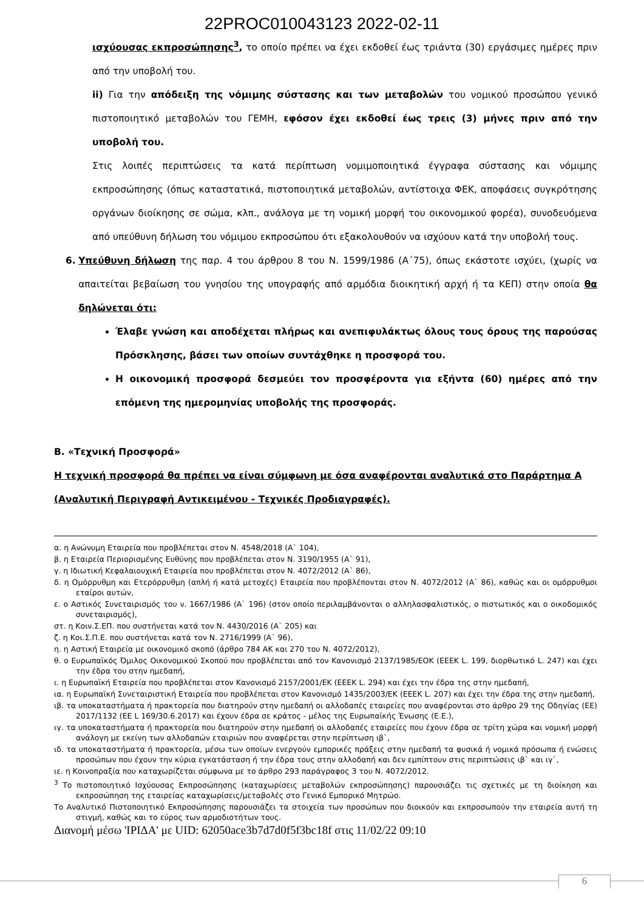22PROC010043123 2022-02-11
ισχύουσας εκπροσώπησης<sup>3</sup>, το οποίο πρέπει να έχει εκδοθεί έως τριάντα (30) εργάσιμες ημέρες πριν από την υποβολή του.
ii) Για την απόδειξη της νόμιμης σύστασης και των μεταβολών του νομικού προσώπου γενικό πιστοποιητικό μεταβολών του ΓΕΜΗ, εφόσον έχει εκδοθεί έως τρεις (3) μήνες πριν από την υποβολή του.
Στις λοιπές περιπτώσεις τα κατά περίπτωση νομιμοποιητικά έγγραφα σύστασης και νόμιμης εκπροσώπησης (όπως καταστατικά, πιστοποιητικά μεταβολών, αντίστοιχα ΦΕΚ, αποφάσεις συγκρότησης οργάνων διοίκησης σε σώμα, κλπ., ανάλογα με τη νομική μορφή του οικονομικού φορέα), συνοδευόμενα από υπεύθυνη δήλωση του νόμιμου εκπροσώπου ότι εξακολουθούν να ισχύουν κατά την υποβολή τους.
6. Υπεύθυνη δήλωση της παρ. 4 του άρθρου 8 του Ν. 1599/1986 (Α΄75), όπως εκάστοτε ισχύει, (χωρίς να απαιτείται βεβαίωση του γνησίου της υπογραφής από αρμόδια διοικητική αρχή ή τα ΚΕΠ) στην οποία θα δηλώνεται ότι:
Έλαβε γνώση και αποδέχεται πλήρως και ανεπιφυλάκτως όλους τους όρους της παρούσας Πρόσκλησης, βάσει των οποίων συντάχθηκε η προσφορά του.
Η οικονομική προσφορά δεσμεύει τον προσφέροντα για εξήντα (60) ημέρες από την επόμενη της ημερομηνίας υποβολής της προσφοράς.
Β. «Τεχνική Προσφορά»
Η τεχνική προσφορά θα πρέπει να είναι σύμφωνη με όσα αναφέρονται αναλυτικά στο Παράρτημα Α (Αναλυτική Περιγραφή Αντικειμένου - Τεχνικές Προδιαγραφές).
α. η Ανώνυμη Εταιρεία που προβλέπεται στον Ν. 4548/2018 (Α` 104),
β. η Εταιρεία Περιορισμένης Ευθύνης που προβλέπεται στον Ν. 3190/1955 (Α` 91),
γ. η Ιδιωτική Κεφαλαιουχική Εταιρεία που προβλέπεται στον Ν. 4072/2012 (Α` 86),
δ. η Ομόρρυθμη και Ετερόρρυθμη (απλή ή κατά μετοχές) Εταιρεία που προβλέπονται στον Ν. 4072/2012 (Α` 86), καθώς και οι ομόρρυθμοι εταίροι αυτών,
ε. ο Αστικός Συνεταιρισμός του ν. 1667/1986 (Α` 196) (στον οποίο περιλαμβάνονται ο αλληλασφαλιστικός, ο πιστωτικός και ο οικοδομικός συνεταιρισμός),
στ. η Κοιν.Σ.ΕΠ. που συστήνεται κατά τον Ν. 4430/2016 (Α` 205) και
ζ. η Κοι.Σ.Π.Ε. που συστήνεται κατά τον Ν. 2716/1999 (Α` 96),
η. η Αστική Εταιρεία με οικονομικό σκοπό (άρθρο 784 ΑΚ και 270 του Ν. 4072/2012),
θ. ο Ευρωπαϊκός Όμιλος Οικονομικού Σκοπού που προβλέπεται από τον Κανονισμό 2137/1985/ΕΟΚ (ΕΕΕΚ L. 199, διορθωτικό L. 247) και έχει την έδρα του στην ημεδαπή,
ι. η Ευρωπαϊκή Εταιρεία που προβλέπεται στον Κανονισμό 2157/2001/ΕΚ (ΕΕΕΚ L. 294) και έχει την έδρα της στην ημεδαπή,
ια. η Ευρωπαϊκή Συνεταιριστική Εταιρεία που προβλέπεται στον Κανονισμό 1435/2003/ΕΚ (ΕΕΕΚ L. 207) και έχει την έδρα της στην ημεδαπή,
ιβ. τα υποκαταστήματα ή πρακτορεία που διατηρούν στην ημεδαπή οι αλλοδαπές εταιρείες που αναφέρονται στο άρθρο 29 της Οδηγίας (ΕΕ) 2017/1132 (ΕΕ L 169/30.6.2017) και έχουν έδρα σε κράτος - μέλος της Ευρωπαϊκής Ένωσης (Ε.Ε.),
ιγ. τα υποκαταστήματα ή πρακτορεία που διατηρούν στην ημεδαπή οι αλλοδαπές εταιρείες που έχουν έδρα σε τρίτη χώρα και νομική μορφή ανάλογη με εκείνη των αλλοδαπών εταιριών που αναφέρεται στην περίπτωση ιβ`,
ιδ. τα υποκαταστήματα ή πρακτορεία, μέσω των οποίων ενεργούν εμπορικές πράξεις στην ημεδαπή τα φυσικά ή νομικά πρόσωπα ή ενώσεις προσώπων που έχουν την κύρια εγκατάσταση ή την έδρα τους στην αλλοδαπή και δεν εμπίπτουν στις περιπτώσεις ιβ` και ιγ`,
ιε. η Κοινοπραξία που καταχωρίζεται σύμφωνα με το άρθρο 293 παράγραφος 3 του Ν. 4072/2012.
<sup>3</sup> Το πιστοποιητικό Ισχύουσας Εκπροσώπησης (καταχωρίσεις μεταβολών εκπροσώπησης) παρουσιάζει τις σχετικές με τη διοίκηση και εκπροσώπηση της εταιρείας καταχωρίσεις/μεταβολές στο Γενικό Εμπορικό Μητρώο.
Το Αναλυτικό Πιστοποιητικό Εκπροσώπησης παρουσιάζει τα στοιχεία των προσώπων που διοικούν και εκπροσωπούν την εταιρεία αυτή τη στιγμή, καθώς και το εύρος των αρμοδιοτήτων τους.
Διανομή μέσω 'ΙΡΙΔΑ' με UID: 62050ace3b7d7d0f5f3bc18f στις 11/02/22 09:10
6